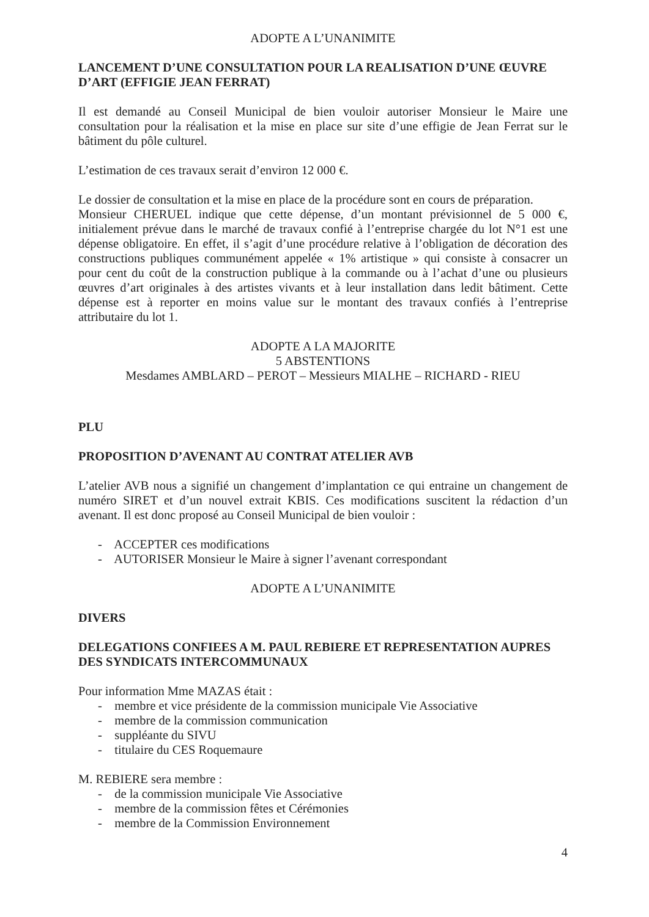ADOPTE A L’UNANIMITE
LANCEMENT D’UNE CONSULTATION POUR LA REALISATION D’UNE ŒUVRE D’ART (EFFIGIE JEAN FERRAT)
Il est demandé au Conseil Municipal de bien vouloir autoriser Monsieur le Maire une consultation pour la réalisation et la mise en place sur site d’une effigie de Jean Ferrat sur le bâtiment du pôle culturel.
L’estimation de ces travaux serait d’environ 12 000 €.
Le dossier de consultation et la mise en place de la procédure sont en cours de préparation.
Monsieur CHERUEL indique que cette dépense, d’un montant prévisionnel de 5 000 €, initialement prévue dans le marché de travaux confié à l’entreprise chargée du lot N°1 est une dépense obligatoire. En effet, il s’agit d’une procédure relative à l’obligation de décoration des constructions publiques communément appelée « 1% artistique » qui consiste à consacrer un pour cent du coût de la construction publique à la commande ou à l’achat d’une ou plusieurs œuvres d’art originales à des artistes vivants et à leur installation dans ledit bâtiment. Cette dépense est à reporter en moins value sur le montant des travaux confiés à l’entreprise attributaire du lot 1.
ADOPTE A LA MAJORITE
5 ABSTENTIONS
Mesdames AMBLARD – PEROT – Messieurs MIALHE – RICHARD - RIEU
PLU
PROPOSITION D’AVENANT AU CONTRAT ATELIER AVB
L’atelier AVB nous a signifié un changement d’implantation ce qui entraine un changement de numéro SIRET et d’un nouvel extrait KBIS. Ces modifications suscitent la rédaction d’un avenant. Il est donc proposé au Conseil Municipal de bien vouloir :
- ACCEPTER ces modifications
- AUTORISER Monsieur le Maire à signer l’avenant correspondant
ADOPTE A L’UNANIMITE
DIVERS
DELEGATIONS CONFIEES A M. PAUL REBIERE ET REPRESENTATION AUPRES DES SYNDICATS INTERCOMMUNAUX
Pour information Mme MAZAS était :
- membre et vice présidente de la commission municipale Vie Associative
- membre de la commission communication
- suppléante du SIVU
- titulaire du CES Roquemaure
M. REBIERE sera membre :
- de la commission municipale Vie Associative
- membre de la commission fêtes et Cérémonies
- membre de la Commission Environnement
4